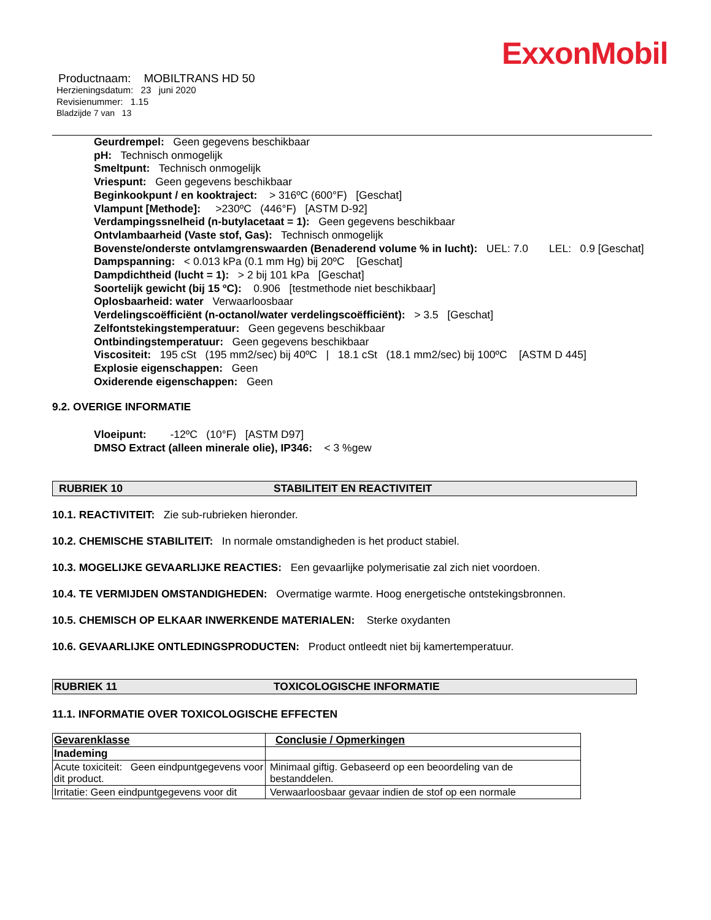ExxonMobil
Productnaam: MOBILTRANS HD 50
Herzieningsdatum: 23 juni 2020
Revisienummer: 1.15
Bladzijde 7 van 13
Geurdrempel: Geen gegevens beschikbaar
pH: Technisch onmogelijk
Smeltpunt: Technisch onmogelijk
Vriespunt: Geen gegevens beschikbaar
Beginkookpunt / en kooktraject: > 316ºC (600°F) [Geschat]
Vlampunt [Methode]: >230ºC (446°F) [ASTM D-92]
Verdampingssnelheid (n-butylacetaat = 1): Geen gegevens beschikbaar
Ontvlambaarheid (Vaste stof, Gas): Technisch onmogelijk
Bovenste/onderste ontvlamgrenswaarden (Benaderend volume % in lucht): UEL: 7.0 LEL: 0.9 [Geschat]
Dampspanning: < 0.013 kPa (0.1 mm Hg) bij 20ºC [Geschat]
Dampdichtheid (lucht = 1): > 2 bij 101 kPa [Geschat]
Soortelijk gewicht (bij 15 ºC): 0.906 [testmethode niet beschikbaar]
Oplosbaarheid: water Verwaarloosbaar
Verdelingscoëfficiënt (n-octanol/water verdelingscoëfficiënt): > 3.5 [Geschat]
Zelfontstekingstemperatuur: Geen gegevens beschikbaar
Ontbindingstemperatuur: Geen gegevens beschikbaar
Viscositeit: 195 cSt (195 mm2/sec) bij 40ºC | 18.1 cSt (18.1 mm2/sec) bij 100ºC [ASTM D 445]
Explosie eigenschappen: Geen
Oxiderende eigenschappen: Geen
9.2. OVERIGE INFORMATIE
Vloeipunt: -12ºC (10°F) [ASTM D97]
DMSO Extract (alleen minerale olie), IP346: < 3 %gew
RUBRIEK 10 STABILITEIT EN REACTIVITEIT
10.1. REACTIVITEIT: Zie sub-rubrieken hieronder.
10.2. CHEMISCHE STABILITEIT: In normale omstandigheden is het product stabiel.
10.3. MOGELIJKE GEVAARLIJKE REACTIES: Een gevaarlijke polymerisatie zal zich niet voordoen.
10.4. TE VERMIJDEN OMSTANDIGHEDEN: Overmatige warmte. Hoog energetische ontstekingsbronnen.
10.5. CHEMISCH OP ELKAAR INWERKENDE MATERIALEN: Sterke oxydanten
10.6. GEVAARLIJKE ONTLEDINGSPRODUCTEN: Product ontleedt niet bij kamertemperatuur.
RUBRIEK 11 TOXICOLOGISCHE INFORMATIE
11.1. INFORMATIE OVER TOXICOLOGISCHE EFFECTEN
| Gevarenklasse | Conclusie / Opmerkingen |
| Inademing | |
| Acute toxiciteit: Geen eindpuntgegevens voor dit product. | Minimaal giftig. Gebaseerd op een beoordeling van de bestanddelen. |
| Irritatie: Geen eindpuntgegevens voor dit | Verwaarloosbaar gevaar indien de stof op een normale |